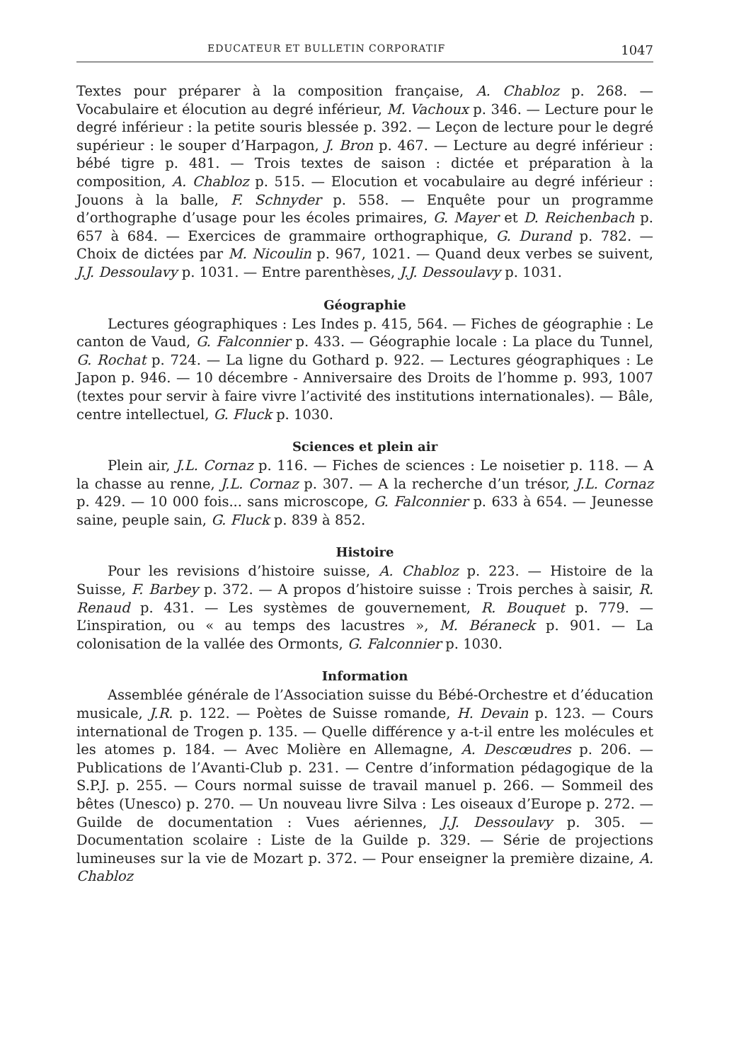EDUCATEUR ET BULLETIN CORPORATIF 1047
Textes pour préparer à la composition française, A. Chabloz p. 268. — Vocabulaire et élocution au degré inférieur, M. Vachoux p. 346. — Lecture pour le degré inférieur : la petite souris blessée p. 392. — Leçon de lecture pour le degré supérieur : le souper d’Harpagon, J. Bron p. 467. — Lecture au degré inférieur : bébé tigre p. 481. — Trois textes de saison : dictée et préparation à la composition, A. Chabloz p. 515. — Elocution et vocabulaire au degré inférieur : Jouons à la balle, F. Schnyder p. 558. — Enquête pour un programme d’orthographe d’usage pour les écoles primaires, G. Mayer et D. Reichenbach p. 657 à 684. — Exercices de grammaire orthographique, G. Durand p. 782. — Choix de dictées par M. Nicoulin p. 967, 1021. — Quand deux verbes se suivent, J.J. Dessoulavy p. 1031. — Entre parenthèses, J.J. Dessoulavy p. 1031.
Géographie
Lectures géographiques : Les Indes p. 415, 564. — Fiches de géographie : Le canton de Vaud, G. Falconnier p. 433. — Géographie locale : La place du Tunnel, G. Rochat p. 724. — La ligne du Gothard p. 922. — Lectures géographiques : Le Japon p. 946. — 10 décembre - Anniversaire des Droits de l’homme p. 993, 1007 (textes pour servir à faire vivre l’activité des institutions internationales). — Bâle, centre intellectuel, G. Fluck p. 1030.
Sciences et plein air
Plein air, J.L. Cornaz p. 116. — Fiches de sciences : Le noisetier p. 118. — A la chasse au renne, J.L. Cornaz p. 307. — A la recherche d’un trésor, J.L. Cornaz p. 429. — 10 000 fois... sans microscope, G. Falconnier p. 633 à 654. — Jeunesse saine, peuple sain, G. Fluck p. 839 à 852.
Histoire
Pour les revisions d’histoire suisse, A. Chabloz p. 223. — Histoire de la Suisse, F. Barbey p. 372. — A propos d’histoire suisse : Trois perches à saisir, R. Renaud p. 431. — Les systèmes de gouvernement, R. Bouquet p. 779. — L’inspiration, ou « au temps des lacustres », M. Béraneck p. 901. — La colonisation de la vallée des Ormonts, G. Falconnier p. 1030.
Information
Assemblée générale de l’Association suisse du Bébé-Orchestre et d’éducation musicale, J.R. p. 122. — Poètes de Suisse romande, H. Devain p. 123. — Cours international de Trogen p. 135. — Quelle différence y a-t-il entre les molécules et les atomes p. 184. — Avec Molière en Allemagne, A. Descœudres p. 206. — Publications de l’Avanti-Club p. 231. — Centre d’information pédagogique de la S.P.J. p. 255. — Cours normal suisse de travail manuel p. 266. — Sommeil des bêtes (Unesco) p. 270. — Un nouveau livre Silva : Les oiseaux d’Europe p. 272. — Guilde de documentation : Vues aériennes, J.J. Dessoulavy p. 305. — Documentation scolaire : Liste de la Guilde p. 329. — Série de projections lumineuses sur la vie de Mozart p. 372. — Pour enseigner la première dizaine, A. Chabloz